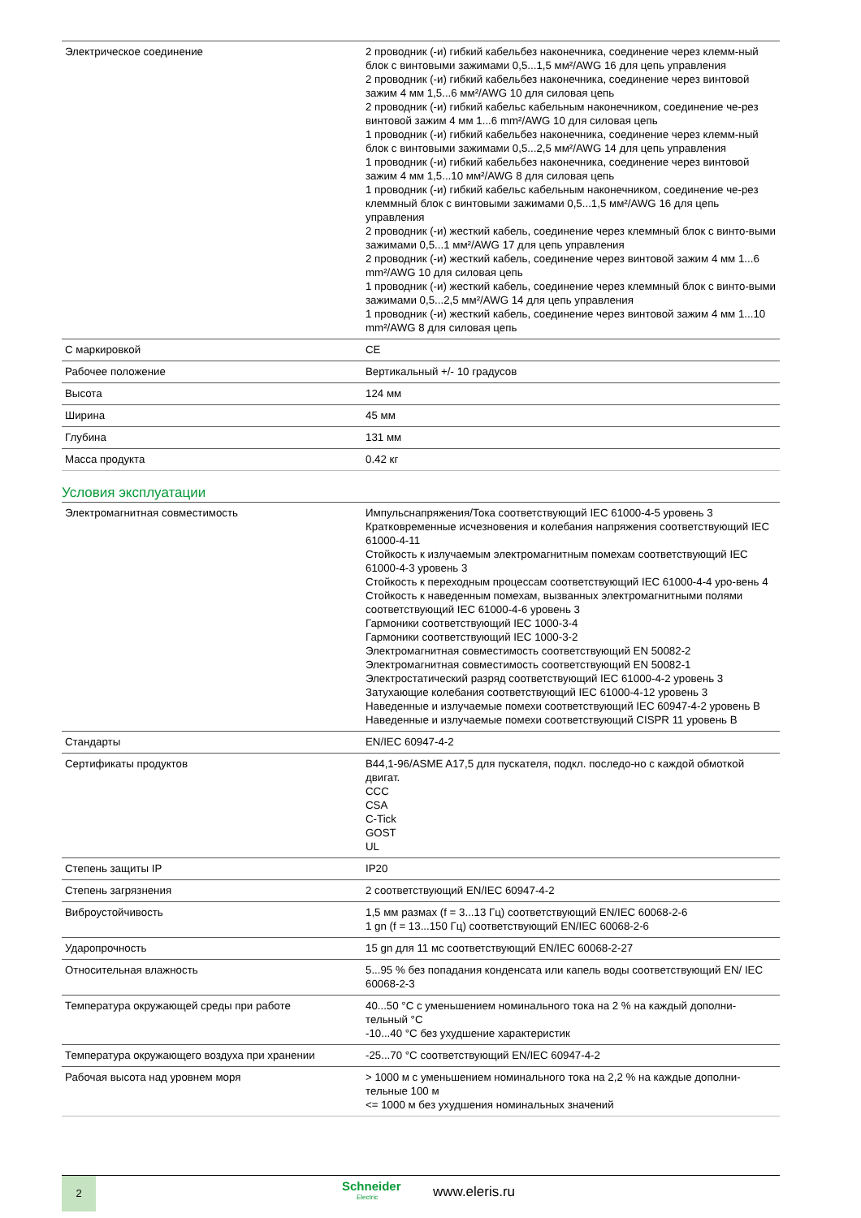| Электрическое соединение | 2 проводник (-и) гибкий кабельбез наконечника, соединение через клемм-ный блок с винтовыми зажимами 0,5...1,5 мм²/AWG 16 для цепь управления 2 проводник (-и) гибкий кабельбез наконечника, соединение через винтовой зажим 4 мм 1,5...6 мм²/AWG 10 для силовая цепь 2 проводник (-и) гибкий кабельс кабельным наконечником, соединение че-рез винтовой зажим 4 мм 1...6 mm²/AWG 10 для силовая цепь 1 проводник (-и) гибкий кабельбез наконечника, соединение через клемм-ный блок с винтовыми зажимами 0,5...2,5 мм²/AWG 14 для цепь управления 1 проводник (-и) гибкий кабельбез наконечника, соединение через винтовой зажим 4 мм 1,5...10 мм²/AWG 8 для силовая цепь 1 проводник (-и) гибкий кабельс кабельным наконечником, соединение че-рез клеммный блок с винтовыми зажимами 0,5...1,5 мм²/AWG 16 для цепь управления 2 проводник (-и) жесткий кабель, соединение через клеммный блок с винто-выми зажимами 0,5...1 мм²/AWG 17 для цепь управления 2 проводник (-и) жесткий кабель, соединение через винтовой зажим 4 мм 1...6 mm²/AWG 10 для силовая цепь 1 проводник (-и) жесткий кабель, соединение через клеммный блок с винто-выми зажимами 0,5...2,5 мм²/AWG 14 для цепь управления 1 проводник (-и) жесткий кабель, соединение через винтовой зажим 4 мм 1...10 mm²/AWG 8 для силовая цепь |
| С маркировкой | CE |
| Рабочее положение | Вертикальный +/- 10 градусов |
| Высота | 124 мм |
| Ширина | 45 мм |
| Глубина | 131 мм |
| Масса продукта | 0.42 кг |
Условия эксплуатации
| Электромагнитная совместимость | Импульснапряжения/Тока соответствующий IEC 61000-4-5 уровень 3 Кратковременные исчезновения и колебания напряжения соответствующий IEC 61000-4-11 Стойкость к излучаемым электромагнитным помехам соответствующий IEC 61000-4-3 уровень 3 Стойкость к переходным процессам соответствующий IEC 61000-4-4 уро-вень 4 Стойкость к наведенным помехам, вызванных электромагнитными полями соответствующий IEC 61000-4-6 уровень 3 Гармоники соответствующий IEC 1000-3-4 Гармоники соответствующий IEC 1000-3-2 Электромагнитная совместимость соответствующий EN 50082-2 Электромагнитная совместимость соответствующий EN 50082-1 Электростатический разряд соответствующий IEC 61000-4-2 уровень 3 Затухающие колебания соответствующий IEC 61000-4-12 уровень 3 Наведенные и излучаемые помехи соответствующий IEC 60947-4-2 уровень B Наведенные и излучаемые помехи соответствующий CISPR 11 уровень B |
| Стандарты | EN/IEC 60947-4-2 |
| Сертификаты продуктов | B44,1-96/ASME A17,5 для пускателя, подкл. последо-но с каждой обмоткой двигат. CCC CSA C-Tick GOST UL |
| Степень защиты IP | IP20 |
| Степень загрязнения | 2 соответствующий EN/IEC 60947-4-2 |
| Виброустойчивость | 1,5 мм размах (f = 3...13 Гц) соответствующий EN/IEC 60068-2-6 1 gn (f = 13...150 Гц) соответствующий EN/IEC 60068-2-6 |
| Ударопрочность | 15 gn для 11 мс соответствующий EN/IEC 60068-2-27 |
| Относительная влажность | 5...95 % без попадания конденсата или капель воды соответствующий EN/ IEC 60068-2-3 |
| Температура окружающей среды при работе | 40...50 °C с уменьшением номинального тока на 2 % на каждый дополни-тельный °C -10...40 °C без ухудшение характеристик |
| Температура окружающего воздуха при хранении | -25...70 °C соответствующий EN/IEC 60947-4-2 |
| Рабочая высота над уровнем моря | > 1000 м с уменьшением номинального тока на 2,2 % на каждые дополни-тельные 100 м <= 1000 м без ухудшения номинальных значений |
2 Schneider
Electric
www.eleris.ru